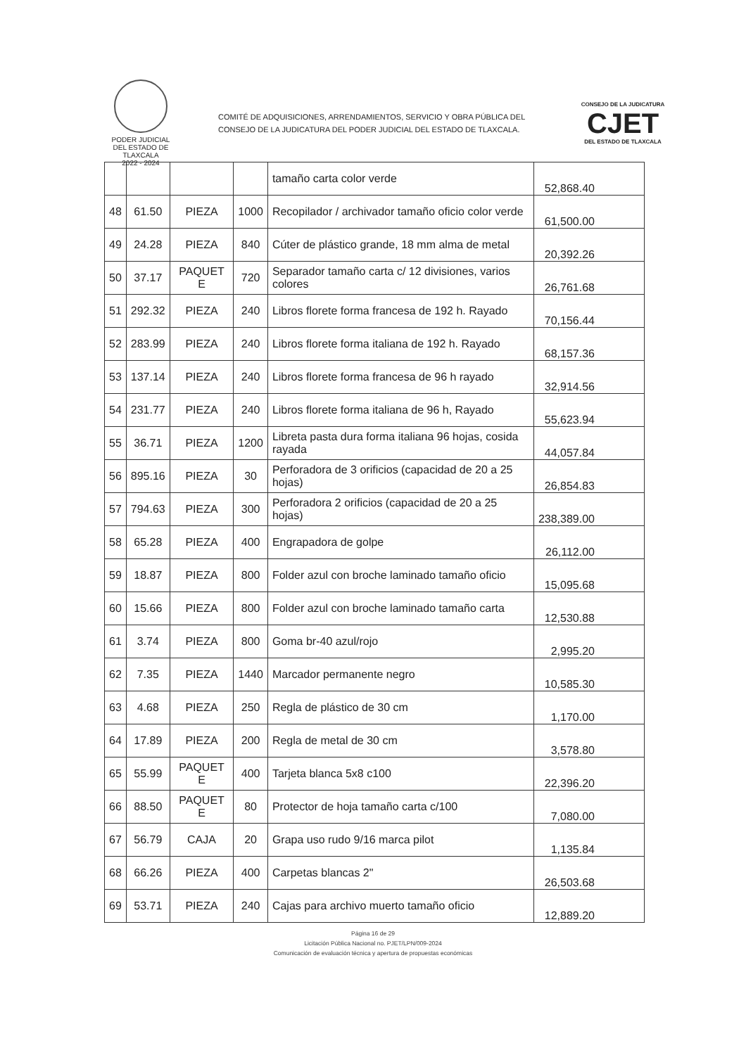PODER JUDICIAL
DEL ESTADO DE TLAXCALA
2022 - 2024
COMITÉ DE ADQUISICIONES, ARRENDAMIENTOS, SERVICIO Y OBRA PÚBLICA DEL CONSEJO DE LA JUDICATURA DEL PODER JUDICIAL DEL ESTADO DE TLAXCALA.
CONSEJO DE LA JUDICATURA
CJET
DEL ESTADO DE TLAXCALA
| | | | | tamaño carta color verde | 52,868.40 |
| 48 | 61.50 | PIEZA | 1000 | Recopilador / archivador tamaño oficio color verde | 61,500.00 |
| 49 | 24.28 | PIEZA | 840 | Cúter de plástico grande, 18 mm alma de metal | 20,392.26 |
| 50 | 37.17 | PAQUET E | 720 | Separador tamaño carta c/ 12 divisiones, varios colores | 26,761.68 |
| 51 | 292.32 | PIEZA | 240 | Libros florete forma francesa de 192 h. Rayado | 70,156.44 |
| 52 | 283.99 | PIEZA | 240 | Libros florete forma italiana de 192 h. Rayado | 68,157.36 |
| 53 | 137.14 | PIEZA | 240 | Libros florete forma francesa de 96 h rayado | 32,914.56 |
| 54 | 231.77 | PIEZA | 240 | Libros florete forma italiana de 96 h, Rayado | 55,623.94 |
| 55 | 36.71 | PIEZA | 1200 | Libreta pasta dura forma italiana 96 hojas, cosida rayada | 44,057.84 |
| 56 | 895.16 | PIEZA | 30 | Perforadora de 3 orificios (capacidad de 20 a 25 hojas) | 26,854.83 |
| 57 | 794.63 | PIEZA | 300 | Perforadora 2 orificios (capacidad de 20 a 25 hojas) | 238,389.00 |
| 58 | 65.28 | PIEZA | 400 | Engrapadora de golpe | 26,112.00 |
| 59 | 18.87 | PIEZA | 800 | Folder azul con broche laminado tamaño oficio | 15,095.68 |
| 60 | 15.66 | PIEZA | 800 | Folder azul con broche laminado tamaño carta | 12,530.88 |
| 61 | 3.74 | PIEZA | 800 | Goma br-40 azul/rojo | 2,995.20 |
| 62 | 7.35 | PIEZA | 1440 | Marcador permanente negro | 10,585.30 |
| 63 | 4.68 | PIEZA | 250 | Regla de plástico de 30 cm | 1,170.00 |
| 64 | 17.89 | PIEZA | 200 | Regla de metal de 30 cm | 3,578.80 |
| 65 | 55.99 | PAQUET E | 400 | Tarjeta blanca 5x8 c100 | 22,396.20 |
| 66 | 88.50 | PAQUET E | 80 | Protector de hoja tamaño carta c/100 | 7,080.00 |
| 67 | 56.79 | CAJA | 20 | Grapa uso rudo 9/16 marca pilot | 1,135.84 |
| 68 | 66.26 | PIEZA | 400 | Carpetas blancas 2" | 26,503.68 |
| 69 | 53.71 | PIEZA | 240 | Cajas para archivo muerto tamaño oficio | 12,889.20 |
Página 16 de 29
Licitación Pública Nacional no. PJET/LPN/009-2024
Comunicación de evaluación técnica y apertura de propuestas económicas